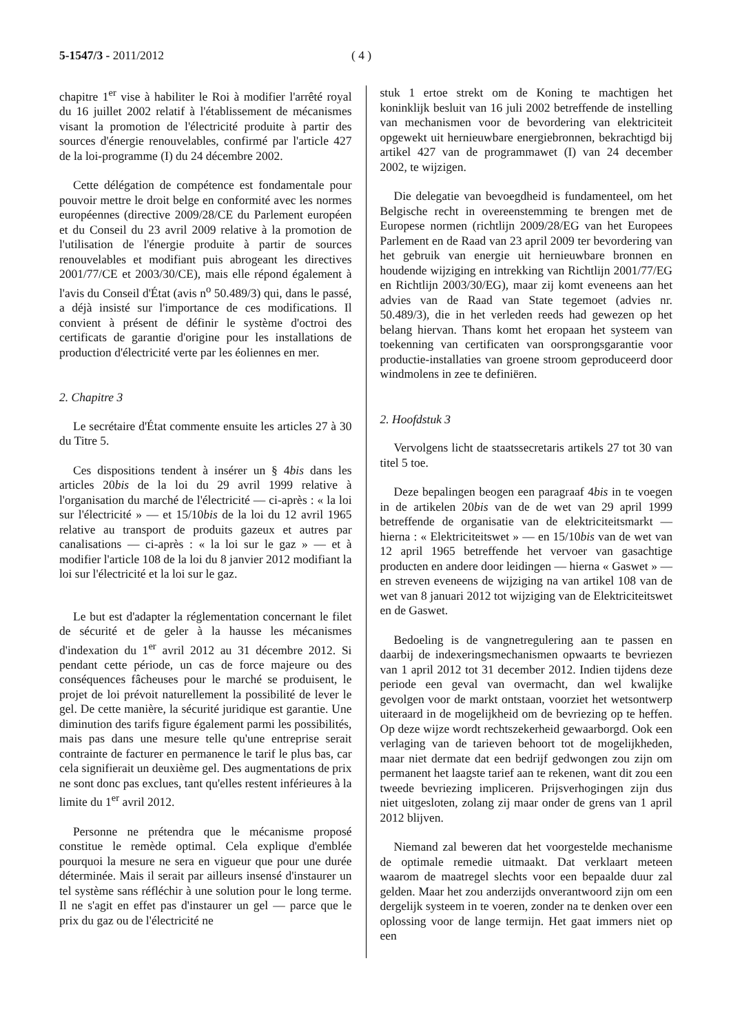5-1547/3 - 2011/2012 ( 4 )
chapitre 1<sup>er</sup> vise à habiliter le Roi à modifier l'arrêté royal du 16 juillet 2002 relatif à l'établissement de mécanismes visant la promotion de l'électricité produite à partir des sources d'énergie renouvelables, confirmé par l'article 427 de la loi-programme (I) du 24 décembre 2002.
Cette délégation de compétence est fondamentale pour pouvoir mettre le droit belge en conformité avec les normes européennes (directive 2009/28/CE du Parlement européen et du Conseil du 23 avril 2009 relative à la promotion de l'utilisation de l'énergie produite à partir de sources renouvelables et modifiant puis abrogeant les directives 2001/77/CE et 2003/30/CE), mais elle répond également à l'avis du Conseil d'État (avis n<sup>o</sup> 50.489/3) qui, dans le passé, a déjà insisté sur l'importance de ces modifications. Il convient à présent de définir le système d'octroi des certificats de garantie d'origine pour les installations de production d'électricité verte par les éoliennes en mer.
2. Chapitre 3
Le secrétaire d'État commente ensuite les articles 27 à 30 du Titre 5.
Ces dispositions tendent à insérer un § 4bis dans les articles 20bis de la loi du 29 avril 1999 relative à l'organisation du marché de l'électricité — ci-après : « la loi sur l'électricité » — et 15/10bis de la loi du 12 avril 1965 relative au transport de produits gazeux et autres par canalisations — ci-après : « la loi sur le gaz » — et à modifier l'article 108 de la loi du 8 janvier 2012 modifiant la loi sur l'électricité et la loi sur le gaz.
Le but est d'adapter la réglementation concernant le filet de sécurité et de geler à la hausse les mécanismes d'indexation du 1<sup>er</sup> avril 2012 au 31 décembre 2012. Si pendant cette période, un cas de force majeure ou des conséquences fâcheuses pour le marché se produisent, le projet de loi prévoit naturellement la possibilité de lever le gel. De cette manière, la sécurité juridique est garantie. Une diminution des tarifs figure également parmi les possibilités, mais pas dans une mesure telle qu'une entreprise serait contrainte de facturer en permanence le tarif le plus bas, car cela signifierait un deuxième gel. Des augmentations de prix ne sont donc pas exclues, tant qu'elles restent inférieures à la limite du 1<sup>er</sup> avril 2012.
Personne ne prétendra que le mécanisme proposé constitue le remède optimal. Cela explique d'emblée pourquoi la mesure ne sera en vigueur que pour une durée déterminée. Mais il serait par ailleurs insensé d'instaurer un tel système sans réfléchir à une solution pour le long terme. Il ne s'agit en effet pas d'instaurer un gel — parce que le prix du gaz ou de l'électricité ne
stuk 1 ertoe strekt om de Koning te machtigen het koninklijk besluit van 16 juli 2002 betreffende de instelling van mechanismen voor de bevordering van elektriciteit opgewekt uit hernieuwbare energiebronnen, bekrachtigd bij artikel 427 van de programmawet (I) van 24 december 2002, te wijzigen.
Die delegatie van bevoegdheid is fundamenteel, om het Belgische recht in overeenstemming te brengen met de Europese normen (richtlijn 2009/28/EG van het Europees Parlement en de Raad van 23 april 2009 ter bevordering van het gebruik van energie uit hernieuwbare bronnen en houdende wijziging en intrekking van Richtlijn 2001/77/EG en Richtlijn 2003/30/EG), maar zij komt eveneens aan het advies van de Raad van State tegemoet (advies nr. 50.489/3), die in het verleden reeds had gewezen op het belang hiervan. Thans komt het eropaan het systeem van toekenning van certificaten van oorsprongsgarantie voor productie-installaties van groene stroom geproduceerd door windmolens in zee te definiëren.
2. Hoofdstuk 3
Vervolgens licht de staatssecretaris artikels 27 tot 30 van titel 5 toe.
Deze bepalingen beogen een paragraaf 4bis in te voegen in de artikelen 20bis van de de wet van 29 april 1999 betreffende de organisatie van de elektriciteitsmarkt — hierna : « Elektriciteitswet » — en 15/10bis van de wet van 12 april 1965 betreffende het vervoer van gasachtige producten en andere door leidingen — hierna « Gaswet » — en streven eveneens de wijziging na van artikel 108 van de wet van 8 januari 2012 tot wijziging van de Elektriciteitswet en de Gaswet.
Bedoeling is de vangnetregulering aan te passen en daarbij de indexeringsmechanismen opwaarts te bevriezen van 1 april 2012 tot 31 december 2012. Indien tijdens deze periode een geval van overmacht, dan wel kwalijke gevolgen voor de markt ontstaan, voorziet het wetsontwerp uiteraard in de mogelijkheid om de bevriezing op te heffen. Op deze wijze wordt rechtszekerheid gewaarborgd. Ook een verlaging van de tarieven behoort tot de mogelijkheden, maar niet dermate dat een bedrijf gedwongen zou zijn om permanent het laagste tarief aan te rekenen, want dit zou een tweede bevriezing impliceren. Prijsverhogingen zijn dus niet uitgesloten, zolang zij maar onder de grens van 1 april 2012 blijven.
Niemand zal beweren dat het voorgestelde mechanisme de optimale remedie uitmaakt. Dat verklaart meteen waarom de maatregel slechts voor een bepaalde duur zal gelden. Maar het zou anderzijds onverantwoord zijn om een dergelijk systeem in te voeren, zonder na te denken over een oplossing voor de lange termijn. Het gaat immers niet op een